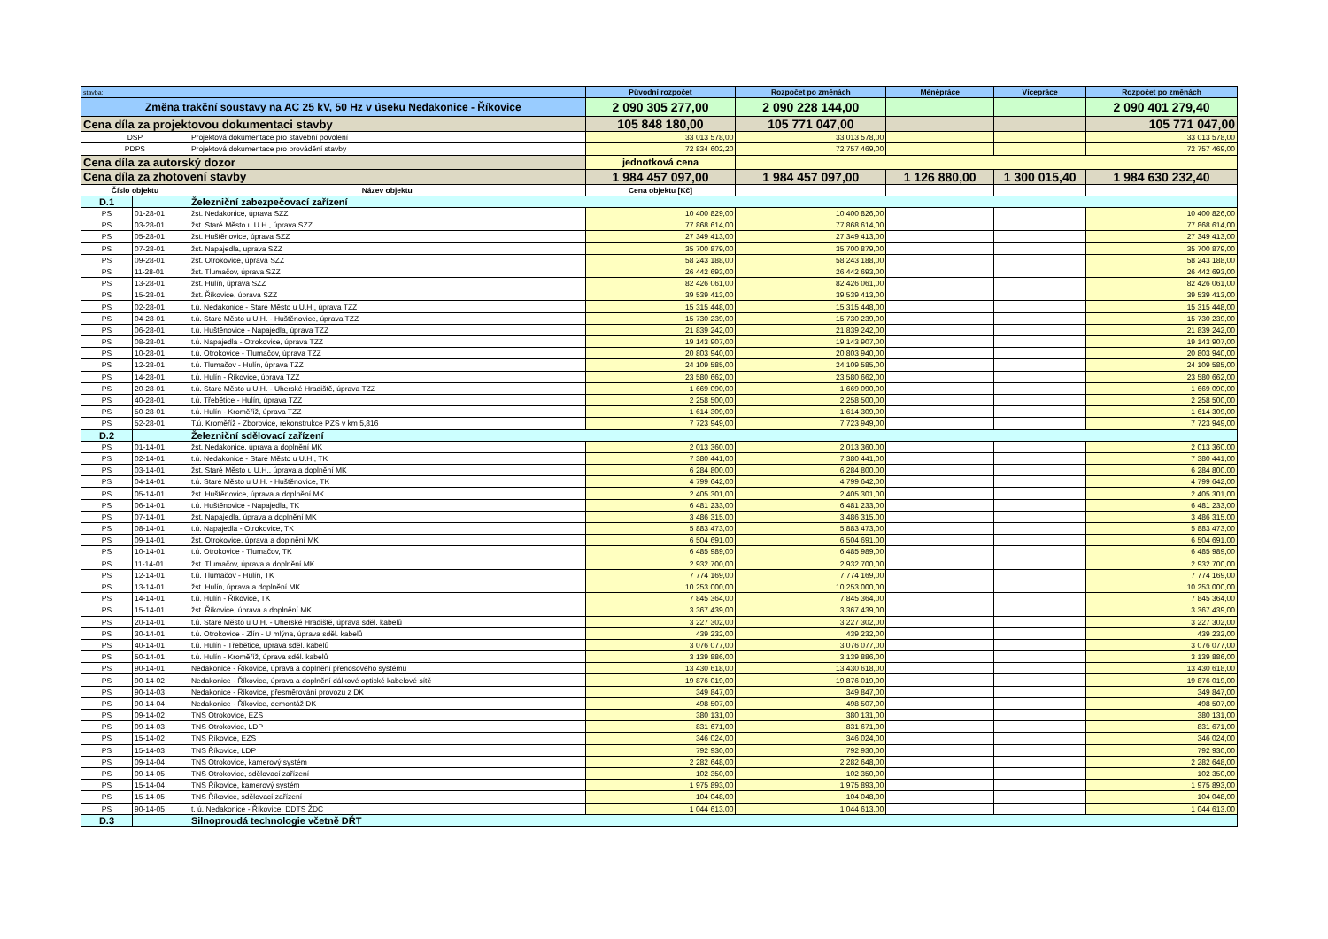| stavba: | | | Původní rozpočet | Rozpočet po změnách | Méněpráce | Vícepráce | Rozpočet po změnách |
| Změna trakční soustavy na AC 25 kV, 50 Hz v úseku Nedakonice - Říkovice | | | 2 090 305 277,00 | 2 090 228 144,00 | | | 2 090 401 279,40 |
| Cena díla za projektovou dokumentaci stavby | | | 105 848 180,00 | 105 771 047,00 | | | 105 771 047,00 |
| DSP | | Projektová dokumentace pro stavební povolení | 33 013 578,00 | 33 013 578,00 | | | 33 013 578,00 |
| PDPS | | Projektová dokumentace pro provádění stavby | 72 834 602,20 | 72 757 469,00 | | | 72 757 469,00 |
| Cena díla za autorský dozor | | | jednotková cena | | | | |
| Cena díla za zhotovení stavby | | | 1 984 457 097,00 | 1 984 457 097,00 | 1 126 880,00 | 1 300 015,40 | 1 984 630 232,40 |
| Číslo objektu | | Název objektu | Cena objektu [Kč] | | | | |
| D.1 | | Železniční zabezpečovací zařízení | | | | | |
| PS | 01-28-01 | žst. Nedakonice, úprava SZZ | 10 400 829,00 | 10 400 826,00 | | | 10 400 826,00 |
| PS | 03-28-01 | žst. Staré Město u U.H., úprava SZZ | 77 868 614,00 | 77 868 614,00 | | | 77 868 614,00 |
| PS | 05-28-01 | žst. Huštěnovice, úprava SZZ | 27 349 413,00 | 27 349 413,00 | | | 27 349 413,00 |
| PS | 07-28-01 | žst. Napajedla, uprava SZZ | 35 700 879,00 | 35 700 879,00 | | | 35 700 879,00 |
| PS | 09-28-01 | žst. Otrokovice, úprava SZZ | 58 243 188,00 | 58 243 188,00 | | | 58 243 188,00 |
| PS | 11-28-01 | žst. Tlumačov, úprava SZZ | 26 442 693,00 | 26 442 693,00 | | | 26 442 693,00 |
| PS | 13-28-01 | žst. Hulín, úprava SZZ | 82 426 061,00 | 82 426 061,00 | | | 82 426 061,00 |
| PS | 15-28-01 | žst. Říkovice, úprava SZZ | 39 539 413,00 | 39 539 413,00 | | | 39 539 413,00 |
| PS | 02-28-01 | t.ú. Nedakonice - Staré Město u U.H., úprava TZZ | 15 315 448,00 | 15 315 448,00 | | | 15 315 448,00 |
| PS | 04-28-01 | t.ú. Staré Město u U.H. - Huštěnovice, úprava TZZ | 15 730 239,00 | 15 730 239,00 | | | 15 730 239,00 |
| PS | 06-28-01 | t.ú. Huštěnovice - Napajedla, úprava TZZ | 21 839 242,00 | 21 839 242,00 | | | 21 839 242,00 |
| PS | 08-28-01 | t.ú. Napajedla - Otrokovice, úprava TZZ | 19 143 907,00 | 19 143 907,00 | | | 19 143 907,00 |
| PS | 10-28-01 | t.ú. Otrokovice - Tlumačov, úprava TZZ | 20 803 940,00 | 20 803 940,00 | | | 20 803 940,00 |
| PS | 12-28-01 | t.ú. Tlumačov - Hulín, úprava TZZ | 24 109 585,00 | 24 109 585,00 | | | 24 109 585,00 |
| PS | 14-28-01 | t.ú. Hulín - Říkovice, úprava TZZ | 23 580 662,00 | 23 580 662,00 | | | 23 580 662,00 |
| PS | 20-28-01 | t.ú. Staré Město u U.H. - Uherské Hradiště, úprava TZZ | 1 669 090,00 | 1 669 090,00 | | | 1 669 090,00 |
| PS | 40-28-01 | t.ú. Třebětice - Hulín, úprava TZZ | 2 258 500,00 | 2 258 500,00 | | | 2 258 500,00 |
| PS | 50-28-01 | t.ú. Hulín - Kroměříž, úprava TZZ | 1 614 309,00 | 1 614 309,00 | | | 1 614 309,00 |
| PS | 52-28-01 | T.ú. Kroměříž - Zborovice, rekonstrukce PZS v km 5,816 | 7 723 949,00 | 7 723 949,00 | | | 7 723 949,00 |
| D.2 | | Železniční sdělovací zařízení | | | | | |
| PS | 01-14-01 | žst. Nedakonice, úprava a doplnění MK | 2 013 360,00 | 2 013 360,00 | | | 2 013 360,00 |
| PS | 02-14-01 | t.ú. Nedakonice - Staré Město u U.H., TK | 7 380 441,00 | 7 380 441,00 | | | 7 380 441,00 |
| PS | 03-14-01 | žst. Staré Město u U.H., úprava a doplnění MK | 6 284 800,00 | 6 284 800,00 | | | 6 284 800,00 |
| PS | 04-14-01 | t.ú. Staré Město u U.H. - Huštěnovice, TK | 4 799 642,00 | 4 799 642,00 | | | 4 799 642,00 |
| PS | 05-14-01 | žst. Huštěnovice, úprava a doplnění MK | 2 405 301,00 | 2 405 301,00 | | | 2 405 301,00 |
| PS | 06-14-01 | t.ú. Huštěnovice - Napajedla, TK | 6 481 233,00 | 6 481 233,00 | | | 6 481 233,00 |
| PS | 07-14-01 | žst. Napajedla, úprava a doplnění MK | 3 486 315,00 | 3 486 315,00 | | | 3 486 315,00 |
| PS | 08-14-01 | t.ú. Napajedla - Otrokovice, TK | 5 883 473,00 | 5 883 473,00 | | | 5 883 473,00 |
| PS | 09-14-01 | žst. Otrokovice, úprava a doplnění MK | 6 504 691,00 | 6 504 691,00 | | | 6 504 691,00 |
| PS | 10-14-01 | t.ú. Otrokovice - Tlumačov, TK | 6 485 989,00 | 6 485 989,00 | | | 6 485 989,00 |
| PS | 11-14-01 | žst. Tlumačov, úprava a doplnění MK | 2 932 700,00 | 2 932 700,00 | | | 2 932 700,00 |
| PS | 12-14-01 | t.ú. Tlumačov - Hulín, TK | 7 774 169,00 | 7 774 169,00 | | | 7 774 169,00 |
| PS | 13-14-01 | žst. Hulín, úprava a doplnění MK | 10 253 000,00 | 10 253 000,00 | | | 10 253 000,00 |
| PS | 14-14-01 | t.ú. Hulín - Říkovice, TK | 7 845 364,00 | 7 845 364,00 | | | 7 845 364,00 |
| PS | 15-14-01 | žst. Říkovice, úprava a doplnění MK | 3 367 439,00 | 3 367 439,00 | | | 3 367 439,00 |
| PS | 20-14-01 | t.ú. Staré Město u U.H. - Uherské Hradiště, úprava sděl. kabelů | 3 227 302,00 | 3 227 302,00 | | | 3 227 302,00 |
| PS | 30-14-01 | t.ú. Otrokovice - Zlín - U mlýna, úprava sděl. kabelů | 439 232,00 | 439 232,00 | | | 439 232,00 |
| PS | 40-14-01 | t.ú. Hulín - Třebětice, úprava sděl. kabelů | 3 076 077,00 | 3 076 077,00 | | | 3 076 077,00 |
| PS | 50-14-01 | t.ú. Hulín - Kroměříž, úprava sděl. kabelů | 3 139 886,00 | 3 139 886,00 | | | 3 139 886,00 |
| PS | 90-14-01 | Nedakonice - Říkovice, úprava a doplnění přenosového systému | 13 430 618,00 | 13 430 618,00 | | | 13 430 618,00 |
| PS | 90-14-02 | Nedakonice - Říkovice, úprava a doplnění dálkové optické kabelové sítě | 19 876 019,00 | 19 876 019,00 | | | 19 876 019,00 |
| PS | 90-14-03 | Nedakonice - Říkovice, přesměrování provozu z DK | 349 847,00 | 349 847,00 | | | 349 847,00 |
| PS | 90-14-04 | Nedakonice - Říkovice, demontáž DK | 498 507,00 | 498 507,00 | | | 498 507,00 |
| PS | 09-14-02 | TNS Otrokovice, EZS | 380 131,00 | 380 131,00 | | | 380 131,00 |
| PS | 09-14-03 | TNS Otrokovice, LDP | 831 671,00 | 831 671,00 | | | 831 671,00 |
| PS | 15-14-02 | TNS Říkovice, EZS | 346 024,00 | 346 024,00 | | | 346 024,00 |
| PS | 15-14-03 | TNS Říkovice, LDP | 792 930,00 | 792 930,00 | | | 792 930,00 |
| PS | 09-14-04 | TNS Otrokovice, kamerový systém | 2 282 648,00 | 2 282 648,00 | | | 2 282 648,00 |
| PS | 09-14-05 | TNS Otrokovice, sdělovací zařízení | 102 350,00 | 102 350,00 | | | 102 350,00 |
| PS | 15-14-04 | TNS Říkovice, kamerový systém | 1 975 893,00 | 1 975 893,00 | | | 1 975 893,00 |
| PS | 15-14-05 | TNS Říkovice, sdělovací zařízení | 104 048,00 | 104 048,00 | | | 104 048,00 |
| PS | 90-14-05 | t. ú. Nedakonice - Říkovice, DDTS ŽDC | 1 044 613,00 | 1 044 613,00 | | | 1 044 613,00 |
| D.3 | | Silnoproudá technologie včetně DŘT | | | | | |